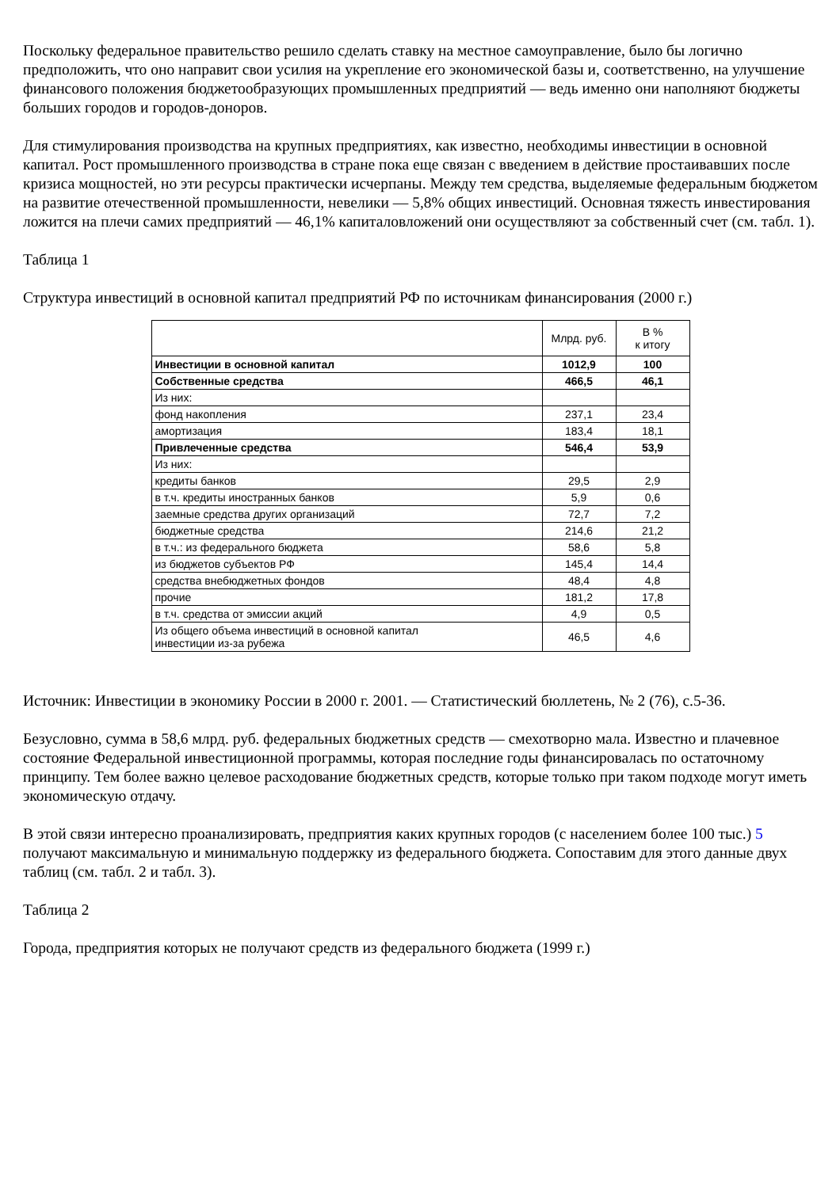Поскольку федеральное правительство решило сделать ставку на местное самоуправление, было бы логично предположить, что оно направит свои усилия на укрепление его экономической базы и, соответственно, на улучшение финансового положения бюджетообразующих промышленных предприятий — ведь именно они наполняют бюджеты больших городов и городов-доноров.
Для стимулирования производства на крупных предприятиях, как известно, необходимы инвестиции в основной капитал. Рост промышленного производства в стране пока еще связан с введением в действие простаивавших после кризиса мощностей, но эти ресурсы практически исчерпаны. Между тем средства, выделяемые федеральным бюджетом на развитие отечественной промышленности, невелики — 5,8% общих инвестиций. Основная тяжесть инвестирования ложится на плечи самих предприятий — 46,1% капиталовложений они осуществляют за собственный счет (см. табл. 1).
Таблица 1
Структура инвестиций в основной капитал предприятий РФ по источникам финансирования (2000 г.)
| | Млрд. руб. | В % к итогу |
| --- | --- | --- |
| Инвестиции в основной капитал | 1012,9 | 100 |
| Собственные средства | 466,5 | 46,1 |
| Из них: | | |
| фонд накопления | 237,1 | 23,4 |
| амортизация | 183,4 | 18,1 |
| Привлеченные средства | 546,4 | 53,9 |
| Из них: | | |
| кредиты банков | 29,5 | 2,9 |
| в т.ч. кредиты иностранных банков | 5,9 | 0,6 |
| заемные средства других организаций | 72,7 | 7,2 |
| бюджетные средства | 214,6 | 21,2 |
| в т.ч.: из федерального бюджета | 58,6 | 5,8 |
| из бюджетов субъектов РФ | 145,4 | 14,4 |
| средства внебюджетных фондов | 48,4 | 4,8 |
| прочие | 181,2 | 17,8 |
| в т.ч. средства от эмиссии акций | 4,9 | 0,5 |
| Из общего объема инвестиций в основной капитал инвестиции из-за рубежа | 46,5 | 4,6 |
Источник: Инвестиции в экономику России в 2000 г. 2001. — Статистический бюллетень, № 2 (76), с.5-36.
Безусловно, сумма в 58,6 млрд. руб. федеральных бюджетных средств — смехотворно мала. Известно и плачевное состояние Федеральной инвестиционной программы, которая последние годы финансировалась по остаточному принципу. Тем более важно целевое расходование бюджетных средств, которые только при таком подходе могут иметь экономическую отдачу.
В этой связи интересно проанализировать, предприятия каких крупных городов (с населением более 100 тыс.) 5 получают максимальную и минимальную поддержку из федерального бюджета. Сопоставим для этого данные двух таблиц (см. табл. 2 и табл. 3).
Таблица 2
Города, предприятия которых не получают средств из федерального бюджета (1999 г.)